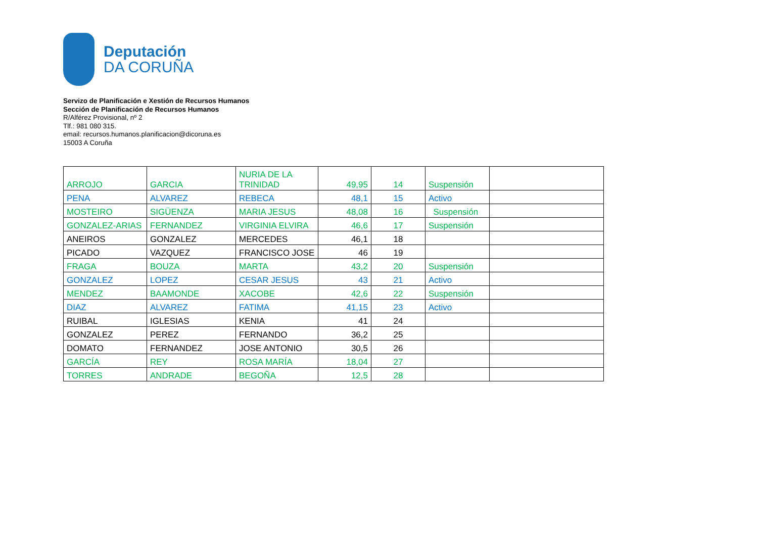Deputación
DA CORUÑA
Servizo de Planificación e Xestión de Recursos Humanos
Sección de Planificación de Recursos Humanos
R/Alférez Provisional, nº 2
Tlf.: 981 080 315.
email: recursos.humanos.planificacion@dicoruna.es
15003 A Coruña
| ARROJO | GARCIA | NURIA DE LA TRINIDAD | 49,95 | 14 | Suspensión | |
| PENA | ALVAREZ | REBECA | 48,1 | 15 | Activo | |
| MOSTEIRO | SIGÜENZA | MARIA JESUS | 48,08 | 16 | Suspensión | |
| GONZALEZ-ARIAS | FERNANDEZ | VIRGINIA ELVIRA | 46,6 | 17 | Suspensión | |
| ANEIROS | GONZALEZ | MERCEDES | 46,1 | 18 | | |
| PICADO | VAZQUEZ | FRANCISCO JOSE | 46 | 19 | | |
| FRAGA | BOUZA | MARTA | 43,2 | 20 | Suspensión | |
| GONZALEZ | LOPEZ | CESAR JESUS | 43 | 21 | Activo | |
| MENDEZ | BAAMONDE | XACOBE | 42,6 | 22 | Suspensión | |
| DIAZ | ALVAREZ | FATIMA | 41,15 | 23 | Activo | |
| RUIBAL | IGLESIAS | KENIA | 41 | 24 | | |
| GONZALEZ | PEREZ | FERNANDO | 36,2 | 25 | | |
| DOMATO | FERNANDEZ | JOSE ANTONIO | 30,5 | 26 | | |
| GARCÍA | REY | ROSA MARÍA | 18,04 | 27 | | |
| TORRES | ANDRADE | BEGOÑA | 12,5 | 28 | | |